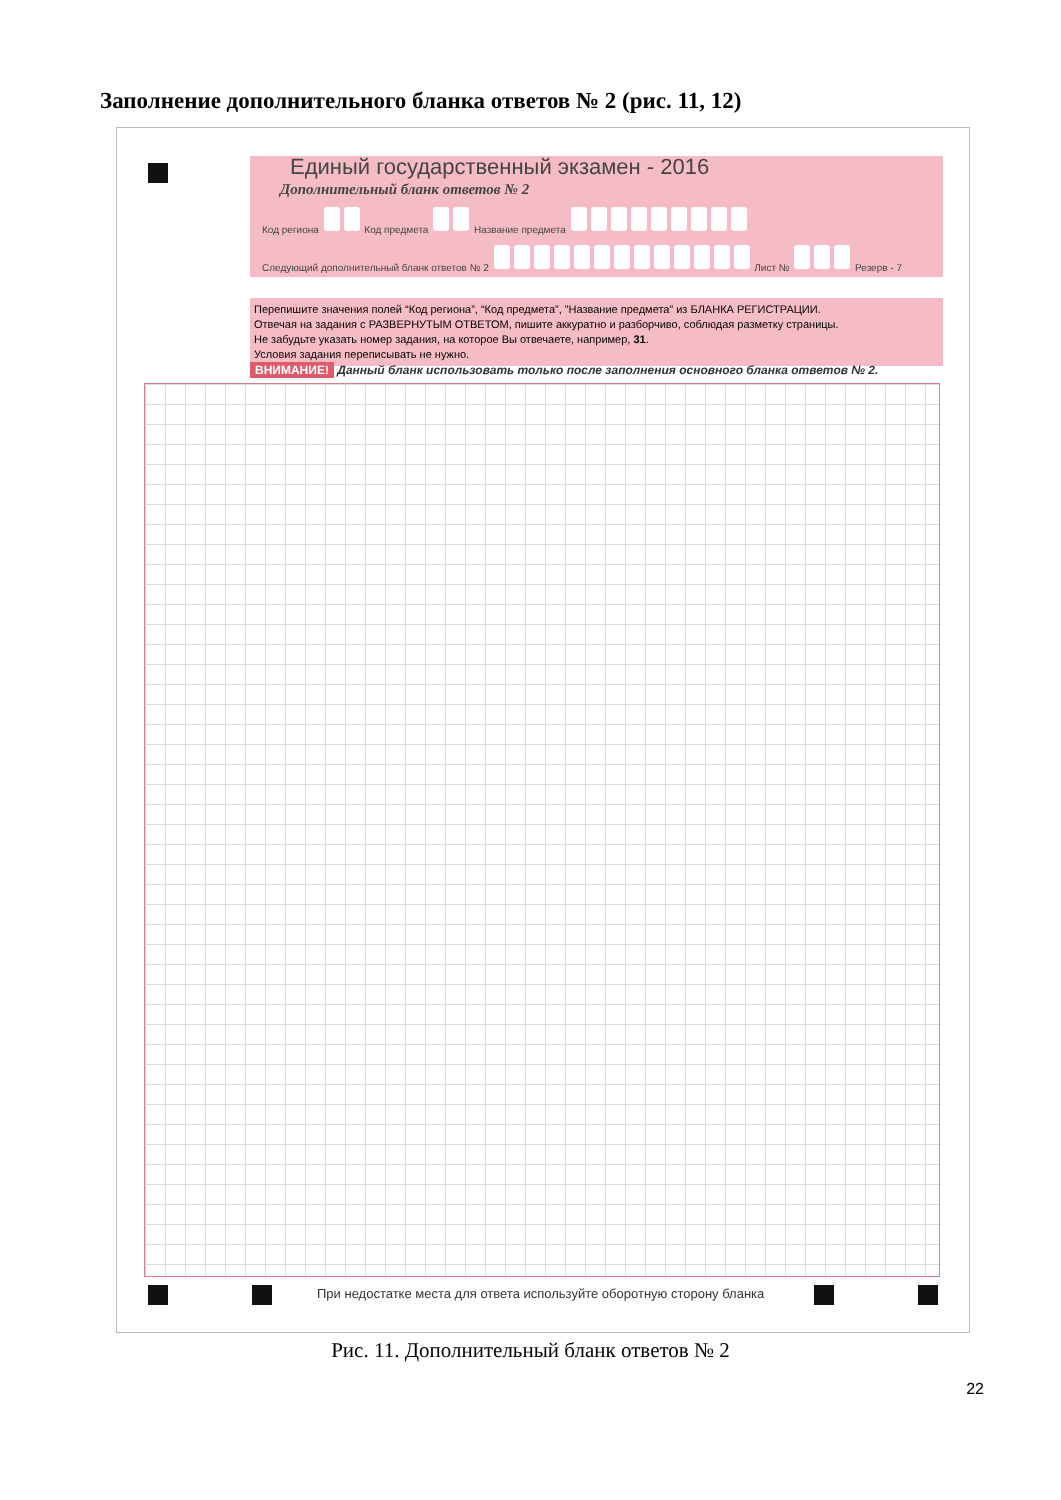Заполнение дополнительного бланка ответов № 2 (рис. 11, 12)
Единый государственный экзамен - 2016
Дополнительный бланк ответов № 2
Код региона Код предмета Название предмета
Следующий дополнительный бланк ответов № 2 Лист № Резерв - 7
Перепишите значения полей “Код региона”, “Код предмета”, ”Название предмета” из БЛАНКА РЕГИСТРАЦИИ.
Отвечая на задания с РАЗВЕРНУТЫМ ОТВЕТОМ, пишите аккуратно и разборчиво, соблюдая разметку страницы.
Не забудьте указать номер задания, на которое Вы отвечаете, например, 31.
Условия задания переписывать не нужно.
ВНИМАНИЕ! Данный бланк использовать только после заполнения основного бланка ответов № 2.
При недостатке места для ответа используйте оборотную сторону бланка
Рис. 11. Дополнительный бланк ответов № 2
22